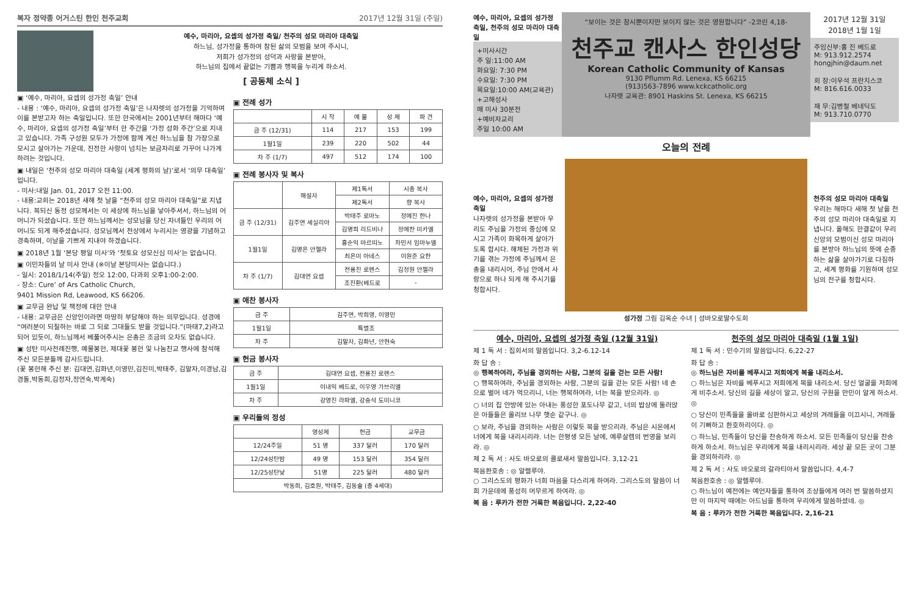복자 정약종 어거스틴 한인 천주교회 2017년 12월 31일 (주일)
예수, 마리아, 요셉의 성가정 축일/ 천주의 성모 마리아 대축일
하느님, 성가정을 통하여 참된 삶의 모범을 보여 주시니,
저희가 성가정의 성덕과 사랑을 본받아,
하느님의 집에서 끝없는 기쁨과 행복을 누리게 하소서.
[ 공동체 소식 ]
▣ ‘예수, 마리아, 요셉의 성가정 축일’ 안내
- 내용 : ‘예수, 마리아, 요셉의 성가정 축일’은 나자렛의 성가정을 기억하며 이를 본받고자 하는 축일입니다. 또한 한국에서는 2001년부터 해마다 ‘예수, 마리아, 요셉의 성가정 축일’부터 한 주간을 ‘가정 성화 주간’으로 지내고 있습니다. 가족 구성원 모두가 가정에 함께 계신 하느님을 참 가장으로 모시고 살아가는 가운데, 진정한 사랑이 넘치는 보금자리로 가꾸어 나가게 하려는 것입니다.
▣ 내일은 ‘천주의 성모 마리아 대축일 (세계 평화의 날)’로서 ‘의무 대축일’입니다.
- 미사:내일 Jan. 01, 2017 오전 11:00.
- 내용:교회는 2018년 새해 첫 날을 “천주의 성모 마리아 대축일”로 지냅니다. 복되신 동정 성모께서는 이 세상에 하느님을 낳아주셔서, 하느님의 어머니가 되셨습니다. 또한 하느님께서는 성모님을 당신 자녀들인 우리의 어머니도 되게 해주셨습니다. 성모님께서 천상에서 누리시는 영광을 기념하고 경축하며, 이날을 기쁘게 지내야 하겠습니다.
▣ 2018년 1월 ‘본당 평일 미사’와 ‘첫토요 성모신심 미사’는 없습니다.
▣ 이민자들의 날 미사 안내 (※이날 본당미사는 없습니다.)
- 일시: 2018/1/14(주일) 정오 12:00, 다과회 오후1:00-2:00.
- 장소: Cure’ of Ars Catholic Church,
9401 Mission Rd, Leawood, KS 66206.
▣ 교무금 완납 및 책정에 대한 안내
- 내용: 교무금은 신앙인이라면 마땅히 부담해야 하는 의무입니다. 성경에 “여러분이 되질하는 바로 그 되로 그대들도 받을 것입니다.”(마태7,2)라고 되어 있듯이, 하느님께서 베풀어주시는 은총은 조금의 오차도 없습니다.
▣ 성탄 미사전례진행, 예물봉헌, 제대꽃 봉헌 및 나눔친교 행사에 참석해 주신 모든분들께 감사드립니다.
(꽃 봉헌해 주신 분: 김대연,김화년,이영민,김진미,박태주, 김말자,이경남,김경돌,박동희,김정자,정연숙,박계숙)
▣ 전례 성가
| | 시 작 | 예 물 | 성 체 | 파 견 |
| --- | --- | --- | --- | --- |
| 금 주 (12/31) | 114 | 217 | 153 | 199 |
| 1월1일 | 239 | 220 | 502 | 44 |
| 차 주 (1/7) | 497 | 512 | 174 | 100 |
▣ 전례 봉사자 및 복사
| | 해설자 | 제1독서 | 시종 복사 |
| --- | --- | --- | --- |
| | | 제2독서 | 향 복사 |
| 금 주 (12/31) | 김주연 세실리아 | 박태주 로마노 | 정예진 한나 |
| | | 김명희 리드비나 | 정예찬 미카엘 |
| 1월1일 | 김명은 안젤라 | 홍순익 마르띠노 | 차민서 임마누엘 |
| | | 최은미 아네스 | 이원준 요한 |
| 차 주 (1/7) | 김대연 요셉 | 전용진 로렌스 | 김정원 안젤라 |
| | | 조진환(베드로 | - |
▣ 애찬 봉사자
| 금 주 | 김주연, 박희영, 이영민 |
| 1월1일 | 특별조 |
| 차 주 | 김말자, 김화년, 안현숙 |
▣ 헌금 봉사자
| 금 주 | 김대연 요셉, 전용진 로렌스 |
| 1월1일 | 이내익 베드로, 이우영 가브리엘 |
| 차 주 | 강영진 라파엘, 강승석 도미니코 |
▣ 우리들의 정성
| | 영성체 | 헌금 | 교무금 |
| --- | --- | --- | --- |
| 12/24주일 | 51 명 | 337 달러 | 170 달러 |
| 12/24성탄밤 | 49 명 | 153 달러 | 354 달러 |
| 12/25성탄낮 | 51명 | 225 달러 | 480 달러 |
| 박동희, 김호원, 박태주, 김동술 (총 4세대) | | | |
예수, 마리아, 요셉의 성가정 축일, 천주의 성모 마리아 대축일
+미사시간
주 일:11:00 AM
화요일: 7:30 PM
수요일: 7:30 PM
목요일:10:00 AM(교육관)
+고해성사
매 미사 30분전
+예비자교리
주일 10:00 AM
“보이는 것은 잠시뿐이지만 보이지 않는 것은 영원합니다” -2코린 4,18-
천주교 캔사스 한인성당
Korean Catholic Community of Kansas
9130 Pflumm Rd. Lenexa, KS 66215
(913)563-7896 www.kckcatholic.org
나자렛 교육관: 8901 Haskins St. Lenexa, KS 66215
2017년 12월 31일
2018년 1월 1일
주임신부:홍 진 베드로
M: 913.912.2574
hongjhin@daum.net
회 장:이우석 프란치스코
M: 816.616.0033
재 무:김병철 베네딕도
M: 913.710.0770
오늘의 전례
예수, 마리아, 요셉의 성가정 축일
나자렛의 성가정을 본받아 우리도 주님을 가정의 중심에 모시고 가족이 화목하게 살아가도록 합시다. 해체된 가정과 위기를 겪는 가정에 주님께서 은총을 내리시어, 주님 안에서 사랑으로 하나 되게 해 주시기를 청합시다.
성가정 그림 김옥순 수녀 | 성바오로딸수도회
천주의 성모 마리아 대축일
우리는 해마다 새해 첫 날을 천주의 성모 마리아 대축일로 지냅니다. 올해도 한결같이 우리 신앙의 모범이신 성모 마리아를 본받아 하느님의 뜻에 순종하는 삶을 살아가기로 다짐하고, 세계 평화를 기원하며 성모님의 전구를 청합시다.
예수, 마리아, 요셉의 성가정 축일 (12월 31일)
제 1 독 서 : 집회서의 말씀입니다. 3,2-6.12-14
화 답 송 :
◎ 행복하여라, 주님을 경외하는 사람, 그분의 길을 걷는 모든 사람!
○ 행복하여라, 주님을 경외하는 사람, 그분의 길을 걷는 모든 사람! 네 손으로 벌어 네가 먹으리니, 너는 행복하여라, 너는 복을 받으리라. ◎
○ 너의 집 안방에 있는 아내는 풍성한 포도나무 같고, 너의 밥상에 둘러앉은 아들들은 올리브 나무 햇순 같구나. ◎
○ 보라, 주님을 경외하는 사람은 이렇듯 복을 받으리라. 주님은 시온에서 너에게 복을 내리시리라. 너는 한평생 모든 날에, 예루살렘의 번영을 보리라. ◎
제 2 독 서 : 사도 바오로의 콜로새서 말씀입니다. 3,12-21
복음환호송 : ◎ 알렐루야.
○ 그리스도의 평화가 너희 마음을 다스리게 하여라. 그리스도의 말씀이 너희 가운데에 풍성히 머무르게 하여라. ◎
복 음 : 루카가 전한 거룩한 복음입니다. 2,22-40
천주의 성모 마리아 대축일 (1월 1일)
제 1 독 서 : 민수기의 말씀입니다. 6,22-27
화 답 송 :
◎ 하느님은 자비를 베푸시고 저희에게 복을 내리소서.
○ 하느님은 자비를 베푸시고 저희에게 복을 내리소서. 당신 얼굴을 저희에게 비추소서. 당신의 길을 세상이 알고, 당신의 구원을 만민이 알게 하소서. ◎
○ 당신이 민족들을 올바로 심판하시고 세상의 겨레들을 이끄시니, 겨레들이 기뻐하고 환호하리이다. ◎
○ 하느님, 민족들이 당신을 찬송하게 하소서. 모든 민족들이 당신을 찬송하게 하소서. 하느님은 우리에게 복을 내리시리라. 세상 끝 모든 곳이 그분을 경외하리라. ◎
제 2 독 서 : 사도 바오로의 갈라티아서 말씀입니다. 4,4-7
복음환호송 : ◎ 알렐루야.
○ 하느님이 예전에는 예언자들을 통하여 조상들에게 여러 번 말씀하셨지만 이 마지막 때에는 아드님을 통하여 우리에게 말씀하셨네. ◎
복 음 : 루카가 전한 거룩한 복음입니다. 2,16-21